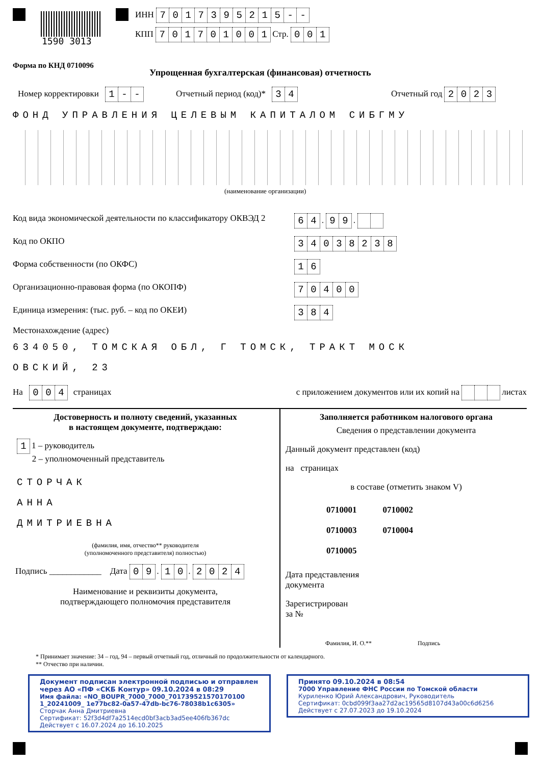1590 3013
ИНН 7017395215 - -
КПП 701701001 Стр. 0 0 1
Форма по КНД 0710096
Упрощенная бухгалтерская (финансовая) отчетность
Номер корректировки 1 - - Отчетный период (код)* 3 4 Отчетный год 2023
ФОНД УПРАВЛЕНИЯ ЦЕЛЕВЫМ КАПИТАЛОМ СИБГМУ
(наименование организации)
Код вида экономической деятельности по классификатору ОКВЭД 2 6 4 . 9 9 .
Код по ОКПО 34038238
Форма собственности (по ОКФС) 1 6
Организационно-правовая форма (по ОКОПФ) 70400
Единица измерения: (тыс. руб. – код по ОКЕИ) 3 8 4
Местонахождение (адрес)
634050, ТОМСКАЯ ОБЛ, Г ТОМСК, ТРАКТ МОСК
ОВСКИЙ, 23
На 0 0 4 страницах с приложением документов или их копий на листах
Достоверность и полноту сведений, указанных
в настоящем документе, подтверждаю:
1 1 – руководитель
2 – уполномоченный представитель
СТОРЧАК
АННА
ДМИТРИЕВНА
(фамилия, имя, отчество** руководителя
(уполномоченного представителя) полностью)
Подпись ____________ Дата 0 9 . 1 0 . 2024
Наименование и реквизиты документа,
подтверждающего полномочия представителя
Заполняется работником налогового органа
Сведения о представлении документа
Данный документ представлен (код)
на страницах
в составе (отметить знаком V)
0710001 0710002
0710003 0710004
0710005
Дата представления
документа
Зарегистрирован
за №
Фамилия, И. О.** Подпись
* Принимает значение: 34 – год, 94 – первый отчетный год, отличный по продолжительности от календарного.
** Отчество при наличии.
Документ подписан электронной подписью и отправлен через АО «ПФ «СКБ Контур» 09.10.2024 в 08:29
Имя файла: «NO_BOUPR_7000_7000_701739521570170100​1_20241009_ 1e77bc82-0a57-47db-bc76-78038b1c6305»
Сторчак Анна Дмитриевна
Сертификат: 52f3d4df7a2514ecd0bf3acb3ad5ee406fb367dc
Действует с 16.07.2024 до 16.10.2025
Принято 09.10.2024 в 08:54
7000 Управление ФНС России по Томской области
Куриленко Юрий Александрович, Руководитель
Сертификат: 0cbd099f3aa27d2ac19565d8107d43a00c6d6256
Действует с 27.07.2023 до 19.10.2024